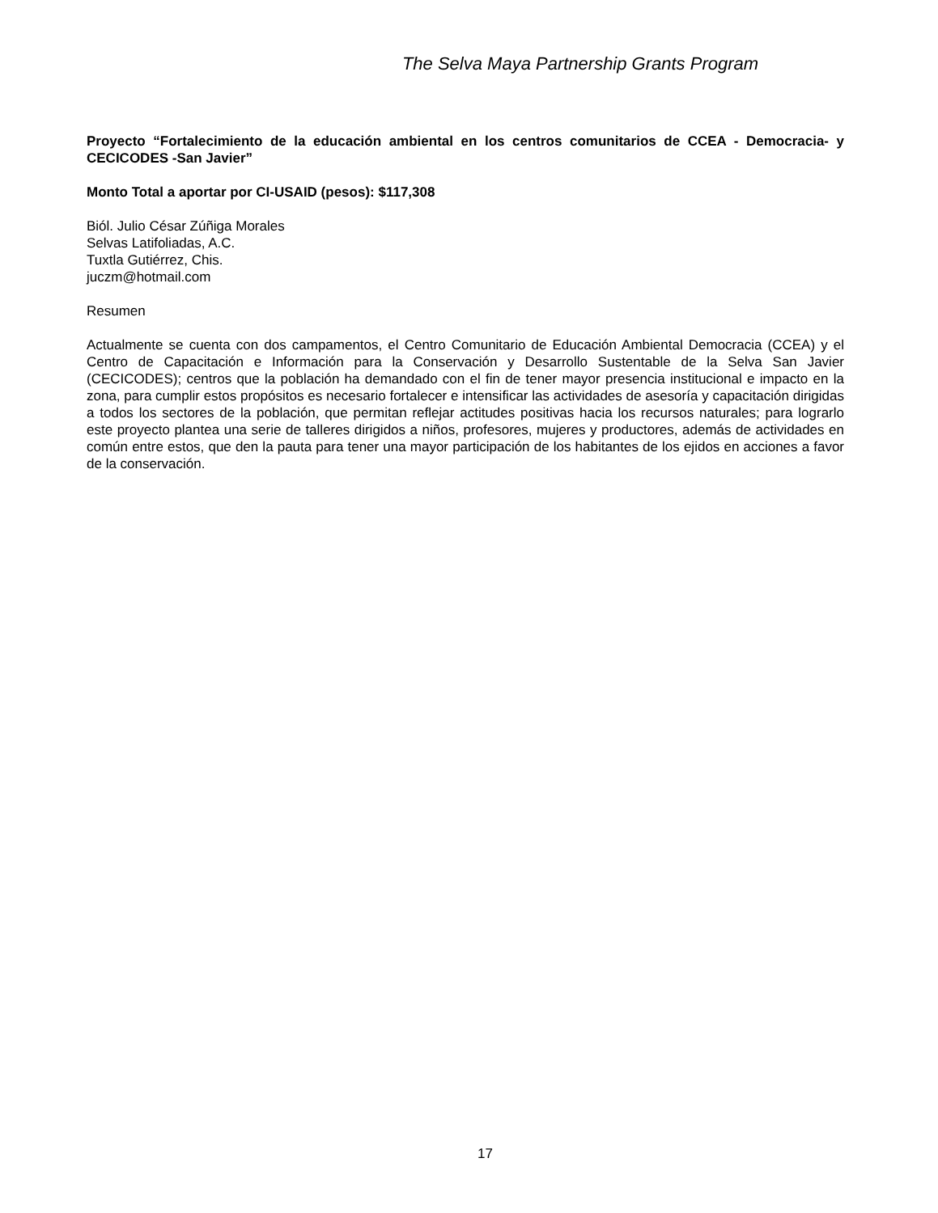The Selva Maya Partnership Grants Program
Proyecto “Fortalecimiento de la educación ambiental en los centros comunitarios de CCEA - Democracia- y CECICODES -San Javier”
Monto Total a aportar por CI-USAID (pesos): $117,308
Biól. Julio César Zúñiga Morales
Selvas Latifoliadas, A.C.
Tuxtla Gutiérrez, Chis.
juczm@hotmail.com
Resumen
Actualmente se cuenta con dos campamentos, el Centro Comunitario de Educación Ambiental Democracia (CCEA) y el Centro de Capacitación e Información para la Conservación y Desarrollo Sustentable de la Selva San Javier (CECICODES); centros que la población ha demandado con el fin de tener mayor presencia institucional e impacto en la zona, para cumplir estos propósitos es necesario fortalecer e intensificar las actividades de asesoría y capacitación dirigidas a todos los sectores de la población, que permitan reflejar actitudes positivas hacia los recursos naturales; para lograrlo este proyecto plantea una serie de talleres dirigidos a niños, profesores, mujeres y productores, además de actividades en común entre estos, que den la pauta para tener una mayor participación de los habitantes de los ejidos en acciones a favor de la conservación.
17